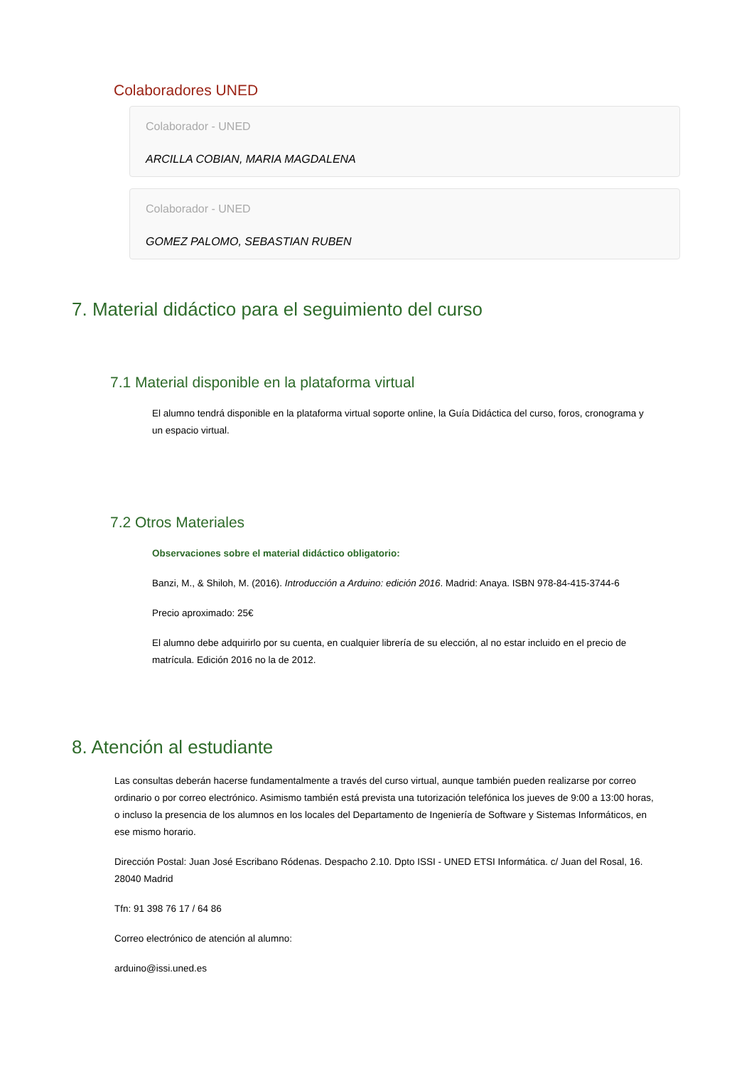Colaboradores UNED
Colaborador - UNED
ARCILLA COBIAN, MARIA MAGDALENA
Colaborador - UNED
GOMEZ PALOMO, SEBASTIAN RUBEN
7. Material didáctico para el seguimiento del curso
7.1 Material disponible en la plataforma virtual
El alumno tendrá disponible en la plataforma virtual soporte online, la Guía Didáctica del curso, foros, cronograma y un espacio virtual.
7.2 Otros Materiales
Observaciones sobre el material didáctico obligatorio:
Banzi, M., & Shiloh, M. (2016). Introducción a Arduino: edición 2016. Madrid: Anaya. ISBN 978-84-415-3744-6
Precio aproximado: 25€
El alumno debe adquirirlo por su cuenta, en cualquier librería de su elección, al no estar incluido en el precio de matrícula. Edición 2016 no la de 2012.
8. Atención al estudiante
Las consultas deberán hacerse fundamentalmente a través del curso virtual, aunque también pueden realizarse por correo ordinario o por correo electrónico. Asimismo también está prevista una tutorización telefónica los jueves de 9:00 a 13:00 horas, o incluso la presencia de los alumnos en los locales del Departamento de Ingeniería de Software y Sistemas Informáticos, en ese mismo horario.
Dirección Postal: Juan José Escribano Ródenas. Despacho 2.10. Dpto ISSI - UNED ETSI Informática. c/ Juan del Rosal, 16. 28040 Madrid
Tfn: 91 398 76 17 / 64 86
Correo electrónico de atención al alumno:
arduino@issi.uned.es